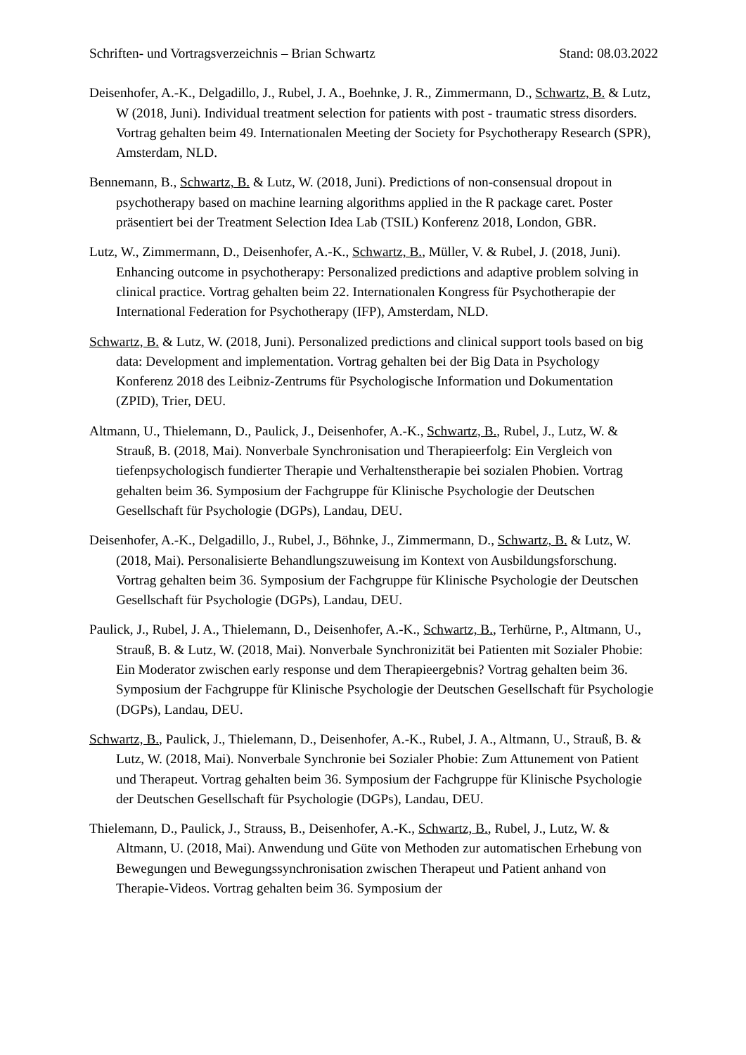Schriften- und Vortragsverzeichnis – Brian Schwartz Stand: 08.03.2022
Deisenhofer, A.-K., Delgadillo, J., Rubel, J. A., Boehnke, J. R., Zimmermann, D., Schwartz, B. & Lutz, W (2018, Juni). Individual treatment selection for patients with post - traumatic stress disorders. Vortrag gehalten beim 49. Internationalen Meeting der Society for Psychotherapy Research (SPR), Amsterdam, NLD.
Bennemann, B., Schwartz, B. & Lutz, W. (2018, Juni). Predictions of non-consensual dropout in psychotherapy based on machine learning algorithms applied in the R package caret. Poster präsentiert bei der Treatment Selection Idea Lab (TSIL) Konferenz 2018, London, GBR.
Lutz, W., Zimmermann, D., Deisenhofer, A.-K., Schwartz, B., Müller, V. & Rubel, J. (2018, Juni). Enhancing outcome in psychotherapy: Personalized predictions and adaptive problem solving in clinical practice. Vortrag gehalten beim 22. Internationalen Kongress für Psychotherapie der International Federation for Psychotherapy (IFP), Amsterdam, NLD.
Schwartz, B. & Lutz, W. (2018, Juni). Personalized predictions and clinical support tools based on big data: Development and implementation. Vortrag gehalten bei der Big Data in Psychology Konferenz 2018 des Leibniz-Zentrums für Psychologische Information und Dokumentation (ZPID), Trier, DEU.
Altmann, U., Thielemann, D., Paulick, J., Deisenhofer, A.-K., Schwartz, B., Rubel, J., Lutz, W. & Strauß, B. (2018, Mai). Nonverbale Synchronisation und Therapieerfolg: Ein Vergleich von tiefenpsychologisch fundierter Therapie und Verhaltenstherapie bei sozialen Phobien. Vortrag gehalten beim 36. Symposium der Fachgruppe für Klinische Psychologie der Deutschen Gesellschaft für Psychologie (DGPs), Landau, DEU.
Deisenhofer, A.-K., Delgadillo, J., Rubel, J., Böhnke, J., Zimmermann, D., Schwartz, B. & Lutz, W. (2018, Mai). Personalisierte Behandlungszuweisung im Kontext von Ausbildungsforschung. Vortrag gehalten beim 36. Symposium der Fachgruppe für Klinische Psychologie der Deutschen Gesellschaft für Psychologie (DGPs), Landau, DEU.
Paulick, J., Rubel, J. A., Thielemann, D., Deisenhofer, A.-K., Schwartz, B., Terhürne, P., Altmann, U., Strauß, B. & Lutz, W. (2018, Mai). Nonverbale Synchronizität bei Patienten mit Sozialer Phobie: Ein Moderator zwischen early response und dem Therapieergebnis? Vortrag gehalten beim 36. Symposium der Fachgruppe für Klinische Psychologie der Deutschen Gesellschaft für Psychologie (DGPs), Landau, DEU.
Schwartz, B., Paulick, J., Thielemann, D., Deisenhofer, A.-K., Rubel, J. A., Altmann, U., Strauß, B. & Lutz, W. (2018, Mai). Nonverbale Synchronie bei Sozialer Phobie: Zum Attunement von Patient und Therapeut. Vortrag gehalten beim 36. Symposium der Fachgruppe für Klinische Psychologie der Deutschen Gesellschaft für Psychologie (DGPs), Landau, DEU.
Thielemann, D., Paulick, J., Strauss, B., Deisenhofer, A.-K., Schwartz, B., Rubel, J., Lutz, W. & Altmann, U. (2018, Mai). Anwendung und Güte von Methoden zur automatischen Erhebung von Bewegungen und Bewegungssynchronisation zwischen Therapeut und Patient anhand von Therapie-Videos. Vortrag gehalten beim 36. Symposium der